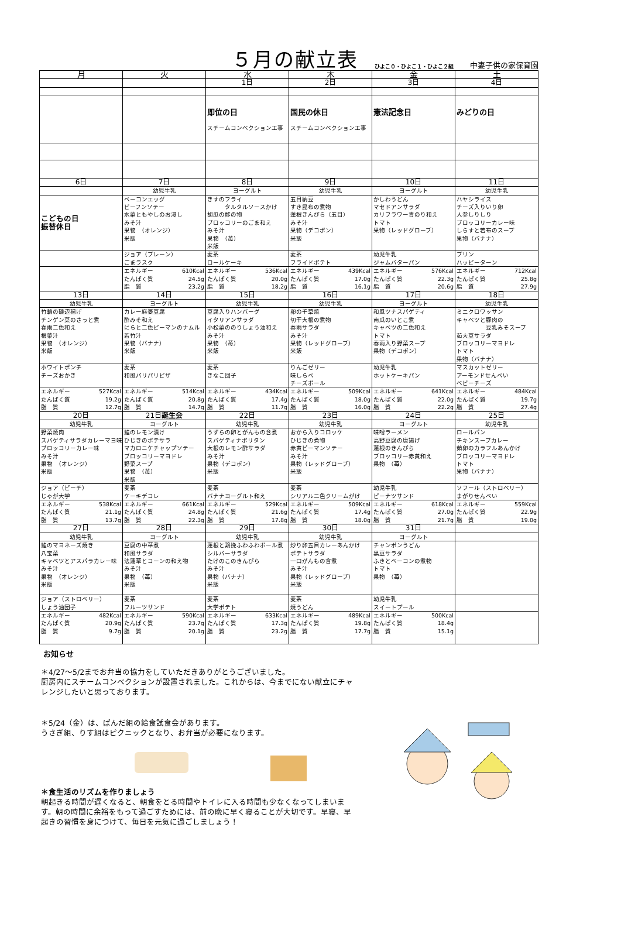５月の献立表
ひよこ０・ひよこ１・ひよこ２組 中妻子供の家保育園
| 月 | 火 | 水 | 木 | 金 | 土 |
| --- | --- | --- | --- | --- | --- |
| | | 1日 | 2日 | 3日 | 4日 |
| | | 即位の日 スチームコンベクション工事 | 国民の休日 スチームコンベクション工事 | 憲法記念日 | みどりの日 |
| 6日 | 7日 | 8日 | 9日 | 10日 | 11日 |
| | 幼児牛乳 | ヨーグルト | 幼児牛乳 | ヨーグルト | 幼児牛乳 |
| こどもの日 振替休日 | ベーコンエッグ ビーフンソテー 水菜ともやしのお浸し みそ汁 果物 （オレンジ） 米飯 | きすのフライ タルタルソースかけ 胡瓜の酢の物 ブロッコリーのごま和え みそ汁 果物 （苺） 米飯 | 五目納豆 すき昆布の煮物 蓮根きんぴら（五目） みそ汁 果物（デコポン） 米飯 | かしわうどん マセドアンサラダ カリフラワー青のり和え トマト 果物（レッドグローブ） | ハヤシライス チーズ入りいり卵 人参しりしり ブロッコリーカレー味 しらすと若布のスープ 果物（バナナ） |
| | ジョア（プレーン） ごまラスク | 麦茶 ロールケーキ | 麦茶 フライドポテト | 幼児牛乳 ジャムバターパン | プリン ハッピーターン |
| | エネルギー 610Kcal たんぱく質 24.5g 脂 質 23.2g | エネルギー 536Kcal たんぱく質 20.0g 脂 質 18.2g | エネルギー 439Kcal たんぱく質 17.0g 脂 質 16.1g | エネルギー 576Kcal たんぱく質 22.3g 脂 質 20.6g | エネルギー 712Kcal たんぱく質 25.8g 脂 質 27.9g |
| 13日 | 14日 | 15日 | 16日 | 17日 | 18日 |
| 幼児牛乳 | ヨーグルト | 幼児牛乳 | 幼児牛乳 | ヨーグルト | 幼児牛乳 |
| 竹輪の磯辺揚げ チンゲン菜のさっと煮 春雨二色和え 根菜汁 果物 （オレンジ） 米飯 | カレー麻婆豆腐 酢みそ和え にらと二色ピーマンのナムル 若竹汁 果物（バナナ） 米飯 | 豆腐入りハンバーグ イタリアンサラダ 小松菜ののりしょう油和え みそ汁 果物 （苺） 米飯 | 卵の千草焼 切干大根の煮物 春雨サラダ みそ汁 果物（レッドグローブ） 米飯 | 和風ツナスパゲティ 南瓜のいとこ煮 キャベツの二色和え トマト 春雨入り野菜スープ 果物（デコポン） | ミニクロワッサン キャベツと豚肉の 豆乳みそスープ 茹大豆サラダ ブロッコリーマヨドレ トマト 果物（バナナ） |
| ホワイトポンチ チーズおかき | 麦茶 和風パリパリピザ | 麦茶 きなこ団子 | りんごゼリー 味しらべ チーズボール | 幼児牛乳 ホットケーキパン | マスカットゼリー アーモンドせんべい ベビーチーズ |
| エネルギー 527Kcal たんぱく質 19.2g 脂 質 12.7g | エネルギー 514Kcal たんぱく質 20.8g 脂 質 14.7g | エネルギー 434Kcal たんぱく質 17.4g 脂 質 11.7g | エネルギー 509Kcal たんぱく質 18.0g 脂 質 16.0g | エネルギー 641Kcal たんぱく質 22.0g 脂 質 22.2g | エネルギー 484Kcal たんぱく質 19.7g 脂 質 27.4g |
| 20日 | 21日 誕生会 | 22日 | 23日 | 24日 | 25日 |
| 幼児牛乳 | ヨーグルト | 幼児牛乳 | 幼児牛乳 | ヨーグルト | 幼児牛乳 |
| 野菜焼肉 スパゲティサラダカレーマヨ味 ブロッコリーカレー味 みそ汁 果物 （オレンジ） 米飯 | 鮭のレモン漬け ひじきのポテサラ マカロニケチャップソテー ブロッコリーマヨドレ 野菜スープ 果物 （苺） 米飯 | うずらの卵とがんもの含煮 スパゲティナポリタン 大根のレモン酢サラダ みそ汁 果物（デコポン） 米飯 | おから入りコロッケ ひじきの煮物 赤黄ピーマンソテー みそ汁 果物（レッドグローブ） 米飯 | 味噌ラーメン 高野豆腐の唐揚げ 蓮根のきんぴら ブロッコリー赤黄和え 果物 （苺） | ロールパン チキンスープカレー 茹卵のカラフルあんかけ ブロッコリーマヨドレ トマト 果物（バナナ） |
| ジョア（ピーチ） じゃが大学 | 麦茶 ケーキデコレ | 麦茶 バナナヨーグルト和え | 麦茶 シリアル二色クリームがけ | 幼児牛乳 ピーナツサンド | ソフール（ストロベリー） まがりせんべい |
| エネルギー 538Kcal たんぱく質 21.1g 脂 質 13.7g | エネルギー 661Kcal たんぱく質 24.8g 脂 質 22.3g | エネルギー 529Kcal たんぱく質 21.6g 脂 質 17.8g | エネルギー 509Kcal たんぱく質 17.4g 脂 質 18.0g | エネルギー 618Kcal たんぱく質 27.0g 脂 質 21.7g | エネルギー 559Kcal たんぱく質 22.9g 脂 質 19.0g |
| 27日 | 28日 | 29日 | 30日 | 31日 | |
| 幼児牛乳 | ヨーグルト | 幼児牛乳 | 幼児牛乳 | ヨーグルト | |
| 鮭のマヨネーズ焼き 八宝菜 キャベツとアスパラカレー味 みそ汁 果物 （オレンジ） 米飯 | 豆腐の中華煮 和風サラダ 法蓮草とコーンの和え物 みそ汁 果物 （苺） 米飯 | 蓮根と鶏挽ふわふわボール煮 シルバーサラダ たけのこのきんぴら みそ汁 果物（バナナ） 米飯 | 炒り卵五目カレーあんかけ ポテトサラダ 一口がんもの含煮 みそ汁 果物（レッドグローブ） 米飯 | チャンポンうどん 黒豆サラダ ふきとベーコンの煮物 トマト 果物 （苺） | |
| ジョア（ストロベリー） しょう油団子 | 麦茶 フルーツサンド | 麦茶 大学ポテト | 麦茶 焼うどん | 幼児牛乳 スイートプール | |
| エネルギー 482Kcal たんぱく質 20.9g 脂 質 9.7g | エネルギー 590Kcal たんぱく質 23.7g 脂 質 20.1g | エネルギー 633Kcal たんぱく質 17.3g 脂 質 23.2g | エネルギー 489Kcal たんぱく質 19.8g 脂 質 17.7g | エネルギー 500Kcal たんぱく質 18.4g 脂 質 15.1g | |
お知らせ
＊4/27～5/2までお弁当の協力をしていただきありがとうございました。
厨房内にスチームコンベクションが設置されました。これからは、今までにない献立にチャレンジしたいと思っております。
＊5/24（金）は、ぱんだ組の給食試食会があります。
うさぎ組、りす組はピクニックとなり、お弁当が必要になります。
＊食生活のリズムを作りましょう
朝起きる時間が遅くなると、朝食をとる時間やトイレに入る時間も少なくなってしまいます。朝の時間に余裕をもって過ごすためには、前の晩に早く寝ることが大切です。早寝、早起きの習慣を身につけて、毎日を元気に過ごしましょう！